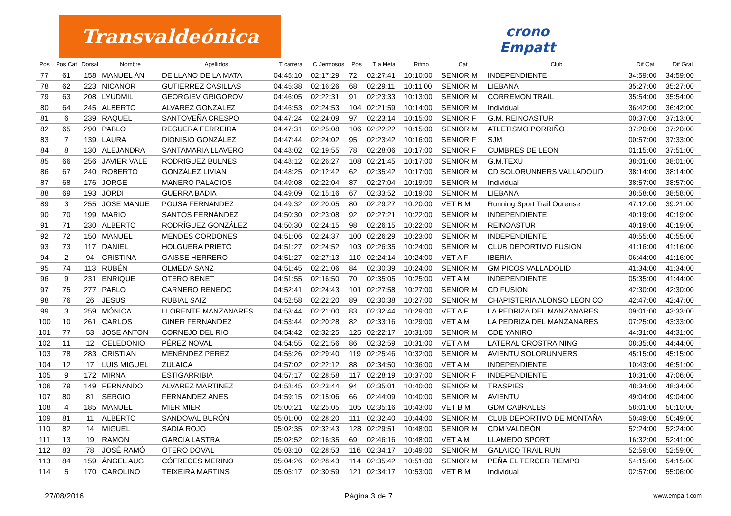Transvaldeónica
crono
Empatt
| Pos | Pos Cat | Dorsal | Nombre | Apellidos | T carrera | C Jermosos | Pos | T a Meta | Ritmo | Cat | Club | Dif Cat | Dif Gral |
| --- | --- | --- | --- | --- | --- | --- | --- | --- | --- | --- | --- | --- | --- |
| 77 | 61 | 158 | MANUEL ÁN | DE LLANO DE LA MATA | 04:45:10 | 02:17:29 | 72 | 02:27:41 | 10:10:00 | SENIOR M | INDEPENDIENTE | 34:59:00 | 34:59:00 |
| 78 | 62 | 223 | NICANOR | GUTIERREZ CASILLAS | 04:45:38 | 02:16:26 | 68 | 02:29:11 | 10:11:00 | SENIOR M | LIEBANA | 35:27:00 | 35:27:00 |
| 79 | 63 | 208 | LYUDMIL | GEORGIEV GRIGOROV | 04:46:05 | 02:22:31 | 91 | 02:23:33 | 10:13:00 | SENIOR M | CORREMON TRAIL | 35:54:00 | 35:54:00 |
| 80 | 64 | 245 | ALBERTO | ALVAREZ GONZALEZ | 04:46:53 | 02:24:53 | 104 | 02:21:59 | 10:14:00 | SENIOR M | Individual | 36:42:00 | 36:42:00 |
| 81 | 6 | 239 | RAQUEL | SANTOVEÑA CRESPO | 04:47:24 | 02:24:09 | 97 | 02:23:14 | 10:15:00 | SENIOR F | G.M. REINOASTUR | 00:37:00 | 37:13:00 |
| 82 | 65 | 290 | PABLO | REGUERA FERREIRA | 04:47:31 | 02:25:08 | 106 | 02:22:22 | 10:15:00 | SENIOR M | ATLETISMO PORRIÑO | 37:20:00 | 37:20:00 |
| 83 | 7 | 139 | LAURA | DIONISIO GONZÁLEZ | 04:47:44 | 02:24:02 | 95 | 02:23:42 | 10:16:00 | SENIOR F | SJM | 00:57:00 | 37:33:00 |
| 84 | 8 | 130 | ALEJANDRA | SANTAMARÍA LLAVERO | 04:48:02 | 02:19:55 | 78 | 02:28:06 | 10:17:00 | SENIOR F | CUMBRES DE LEON | 01:15:00 | 37:51:00 |
| 85 | 66 | 256 | JAVIER VALE | RODRIGUEZ BULNES | 04:48:12 | 02:26:27 | 108 | 02:21:45 | 10:17:00 | SENIOR M | G.M.TEXU | 38:01:00 | 38:01:00 |
| 86 | 67 | 240 | ROBERTO | GONZÁLEZ LIVIAN | 04:48:25 | 02:12:42 | 62 | 02:35:42 | 10:17:00 | SENIOR M | CD SOLORUNNERS VALLADOLID | 38:14:00 | 38:14:00 |
| 87 | 68 | 176 | JORGE | MANERO PALACIOS | 04:49:08 | 02:22:04 | 87 | 02:27:04 | 10:19:00 | SENIOR M | Individual | 38:57:00 | 38:57:00 |
| 88 | 69 | 193 | JORDI | GUERRA BADIA | 04:49:09 | 02:15:16 | 67 | 02:33:52 | 10:19:00 | SENIOR M | LIEBANA | 38:58:00 | 38:58:00 |
| 89 | 3 | 255 | JOSE MANUE | POUSA FERNANDEZ | 04:49:32 | 02:20:05 | 80 | 02:29:27 | 10:20:00 | VET B M | Running Sport Trail Ourense | 47:12:00 | 39:21:00 |
| 90 | 70 | 199 | MARIO | SANTOS FERNÁNDEZ | 04:50:30 | 02:23:08 | 92 | 02:27:21 | 10:22:00 | SENIOR M | INDEPENDIENTE | 40:19:00 | 40:19:00 |
| 91 | 71 | 230 | ALBERTO | RODRÍGUEZ GONZÁLEZ | 04:50:30 | 02:24:15 | 98 | 02:26:15 | 10:22:00 | SENIOR M | REINOASTUR | 40:19:00 | 40:19:00 |
| 92 | 72 | 150 | MANUEL | MENDES CORDONES | 04:51:06 | 02:24:37 | 100 | 02:26:29 | 10:23:00 | SENIOR M | INDEPENDIENTE | 40:55:00 | 40:55:00 |
| 93 | 73 | 117 | DANIEL | HOLGUERA PRIETO | 04:51:27 | 02:24:52 | 103 | 02:26:35 | 10:24:00 | SENIOR M | CLUB DEPORTIVO FUSION | 41:16:00 | 41:16:00 |
| 94 | 2 | 94 | CRISTINA | GAISSE HERRERO | 04:51:27 | 02:27:13 | 110 | 02:24:14 | 10:24:00 | VET A F | IBERIA | 06:44:00 | 41:16:00 |
| 95 | 74 | 113 | RUBÉN | OLMEDA SANZ | 04:51:45 | 02:21:06 | 84 | 02:30:39 | 10:24:00 | SENIOR M | GM PICOS VALLADOLID | 41:34:00 | 41:34:00 |
| 96 | 9 | 231 | ENRIQUE | OTERO BENET | 04:51:55 | 02:16:50 | 70 | 02:35:05 | 10:25:00 | VET A M | INDEPENDIENTE | 05:35:00 | 41:44:00 |
| 97 | 75 | 277 | PABLO | CARNERO RENEDO | 04:52:41 | 02:24:43 | 101 | 02:27:58 | 10:27:00 | SENIOR M | CD FUSION | 42:30:00 | 42:30:00 |
| 98 | 76 | 26 | JESUS | RUBIAL SAIZ | 04:52:58 | 02:22:20 | 89 | 02:30:38 | 10:27:00 | SENIOR M | CHAPISTERIA ALONSO LEON CO | 42:47:00 | 42:47:00 |
| 99 | 3 | 259 | MÓNICA | LLORENTE MANZANARES | 04:53:44 | 02:21:00 | 83 | 02:32:44 | 10:29:00 | VET A F | LA PEDRIZA DEL MANZANARES | 09:01:00 | 43:33:00 |
| 100 | 10 | 261 | CARLOS | GINER FERNANDEZ | 04:53:44 | 02:20:28 | 82 | 02:33:16 | 10:29:00 | VET A M | LA PEDRIZA DEL MANZANARES | 07:25:00 | 43:33:00 |
| 101 | 77 | 53 | JOSE ANTON | CORNEJO DEL RIO | 04:54:42 | 02:32:25 | 125 | 02:22:17 | 10:31:00 | SENIOR M | CDE YANIRO | 44:31:00 | 44:31:00 |
| 102 | 11 | 12 | CELEDONIO | PÉREZ NOVAL | 04:54:55 | 02:21:56 | 86 | 02:32:59 | 10:31:00 | VET A M | LATERAL CROSTRAINING | 08:35:00 | 44:44:00 |
| 103 | 78 | 283 | CRISTIAN | MENÉNDEZ PÉREZ | 04:55:26 | 02:29:40 | 119 | 02:25:46 | 10:32:00 | SENIOR M | AVIENTU SOLORUNNERS | 45:15:00 | 45:15:00 |
| 104 | 12 | 17 | LUIS MIGUEL | ZULAICA | 04:57:02 | 02:22:12 | 88 | 02:34:50 | 10:36:00 | VET A M | INDEPENDIENTE | 10:43:00 | 46:51:00 |
| 105 | 9 | 172 | MIRNA | ESTIGARRIBIA | 04:57:17 | 02:28:58 | 117 | 02:28:19 | 10:37:00 | SENIOR F | INDEPENDIENTE | 10:31:00 | 47:06:00 |
| 106 | 79 | 149 | FERNANDO | ALVAREZ MARTINEZ | 04:58:45 | 02:23:44 | 94 | 02:35:01 | 10:40:00 | SENIOR M | TRASPIES | 48:34:00 | 48:34:00 |
| 107 | 80 | 81 | SERGIO | FERNANDEZ ANES | 04:59:15 | 02:15:06 | 66 | 02:44:09 | 10:40:00 | SENIOR M | AVIENTU | 49:04:00 | 49:04:00 |
| 108 | 4 | 185 | MANUEL | MIER MIER | 05:00:21 | 02:25:05 | 105 | 02:35:16 | 10:43:00 | VET B M | GDM CABRALES | 58:01:00 | 50:10:00 |
| 109 | 81 | 11 | ALBERTO | SANDOVAL BURÓN | 05:01:00 | 02:28:20 | 111 | 02:32:40 | 10:44:00 | SENIOR M | CLUB DEPORTIVO DE MONTAÑA | 50:49:00 | 50:49:00 |
| 110 | 82 | 14 | MIGUEL | SADIA ROJO | 05:02:35 | 02:32:43 | 128 | 02:29:51 | 10:48:00 | SENIOR M | CDM VALDEÓN | 52:24:00 | 52:24:00 |
| 111 | 13 | 19 | RAMON | GARCIA LASTRA | 05:02:52 | 02:16:35 | 69 | 02:46:16 | 10:48:00 | VET A M | LLAMEDO SPORT | 16:32:00 | 52:41:00 |
| 112 | 83 | 78 | JOSÉ RAMÓ | OTERO DOVAL | 05:03:10 | 02:28:53 | 116 | 02:34:17 | 10:49:00 | SENIOR M | GALAICO TRAIL RUN | 52:59:00 | 52:59:00 |
| 113 | 84 | 159 | ÁNGEL AUG | CÓFRECES MERINO | 05:04:26 | 02:28:43 | 114 | 02:35:42 | 10:51:00 | SENIOR M | PEÑA EL TERCER TIEMPO | 54:15:00 | 54:15:00 |
| 114 | 5 | 170 | CAROLINO | TEIXEIRA MARTINS | 05:05:17 | 02:30:59 | 121 | 02:34:17 | 10:53:00 | VET B M | Individual | 02:57:00 | 55:06:00 |
27/08/2016 Página 3 de 7 www.empa-t.com